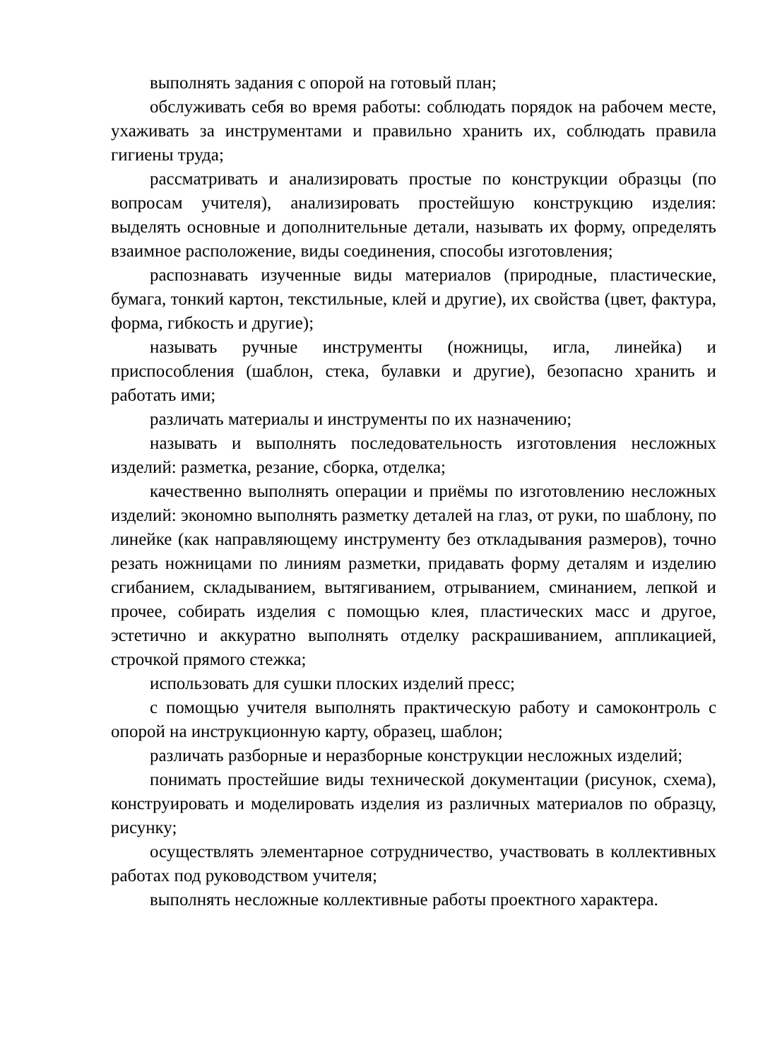выполнять задания с опорой на готовый план;
обслуживать себя во время работы: соблюдать порядок на рабочем месте, ухаживать за инструментами и правильно хранить их, соблюдать правила гигиены труда;
рассматривать и анализировать простые по конструкции образцы (по вопросам учителя), анализировать простейшую конструкцию изделия: выделять основные и дополнительные детали, называть их форму, определять взаимное расположение, виды соединения, способы изготовления;
распознавать изученные виды материалов (природные, пластические, бумага, тонкий картон, текстильные, клей и другие), их свойства (цвет, фактура, форма, гибкость и другие);
называть ручные инструменты (ножницы, игла, линейка) и приспособления (шаблон, стека, булавки и другие), безопасно хранить и работать ими;
различать материалы и инструменты по их назначению;
называть и выполнять последовательность изготовления несложных изделий: разметка, резание, сборка, отделка;
качественно выполнять операции и приёмы по изготовлению несложных изделий: экономно выполнять разметку деталей на глаз, от руки, по шаблону, по линейке (как направляющему инструменту без откладывания размеров), точно резать ножницами по линиям разметки, придавать форму деталям и изделию сгибанием, складыванием, вытягиванием, отрыванием, сминанием, лепкой и прочее, собирать изделия с помощью клея, пластических масс и другое, эстетично и аккуратно выполнять отделку раскрашиванием, аппликацией, строчкой прямого стежка;
использовать для сушки плоских изделий пресс;
с помощью учителя выполнять практическую работу и самоконтроль с опорой на инструкционную карту, образец, шаблон;
различать разборные и неразборные конструкции несложных изделий;
понимать простейшие виды технической документации (рисунок, схема), конструировать и моделировать изделия из различных материалов по образцу, рисунку;
осуществлять элементарное сотрудничество, участвовать в коллективных работах под руководством учителя;
выполнять несложные коллективные работы проектного характера.